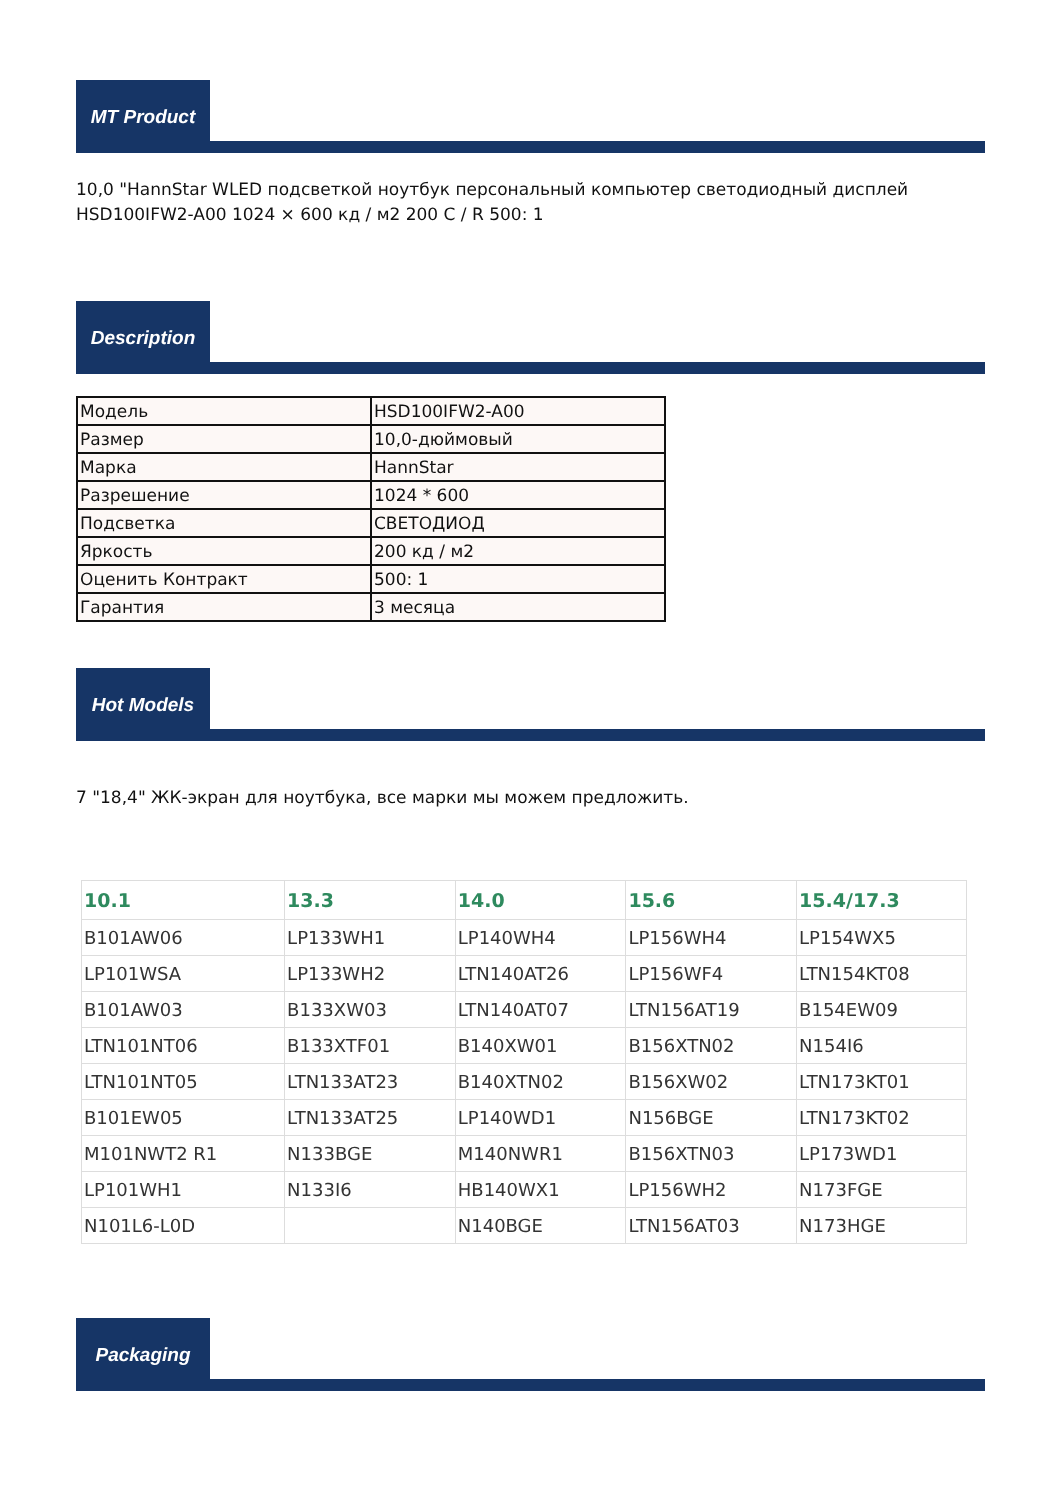MT Product
10,0 "HannStar WLED подсветкой ноутбук персональный компьютер светодиодный дисплей HSD100IFW2-A00 1024 × 600 кд / м2 200 C / R 500: 1
Description
| Модель | HSD100IFW2-A00 |
| Размер | 10,0-дюймовый |
| Марка | HannStar |
| Разрешение | 1024 * 600 |
| Подсветка | СВЕТОДИОД |
| Яркость | 200 кд / м2 |
| Оценить Контракт | 500: 1 |
| Гарантия | 3 месяца |
Hot Models
7 "18,4" ЖК-экран для ноутбука, все марки мы можем предложить.
| 10.1 | 13.3 | 14.0 | 15.6 | 15.4/17.3 |
| --- | --- | --- | --- | --- |
| B101AW06 | LP133WH1 | LP140WH4 | LP156WH4 | LP154WX5 |
| LP101WSA | LP133WH2 | LTN140AT26 | LP156WF4 | LTN154KT08 |
| B101AW03 | B133XW03 | LTN140AT07 | LTN156AT19 | B154EW09 |
| LTN101NT06 | B133XTF01 | B140XW01 | B156XTN02 | N154I6 |
| LTN101NT05 | LTN133AT23 | B140XTN02 | B156XW02 | LTN173KT01 |
| B101EW05 | LTN133AT25 | LP140WD1 | N156BGE | LTN173KT02 |
| M101NWT2 R1 | N133BGE | M140NWR1 | B156XTN03 | LP173WD1 |
| LP101WH1 | N133I6 | HB140WX1 | LP156WH2 | N173FGE |
| N101L6-L0D | | N140BGE | LTN156AT03 | N173HGE |
Packaging